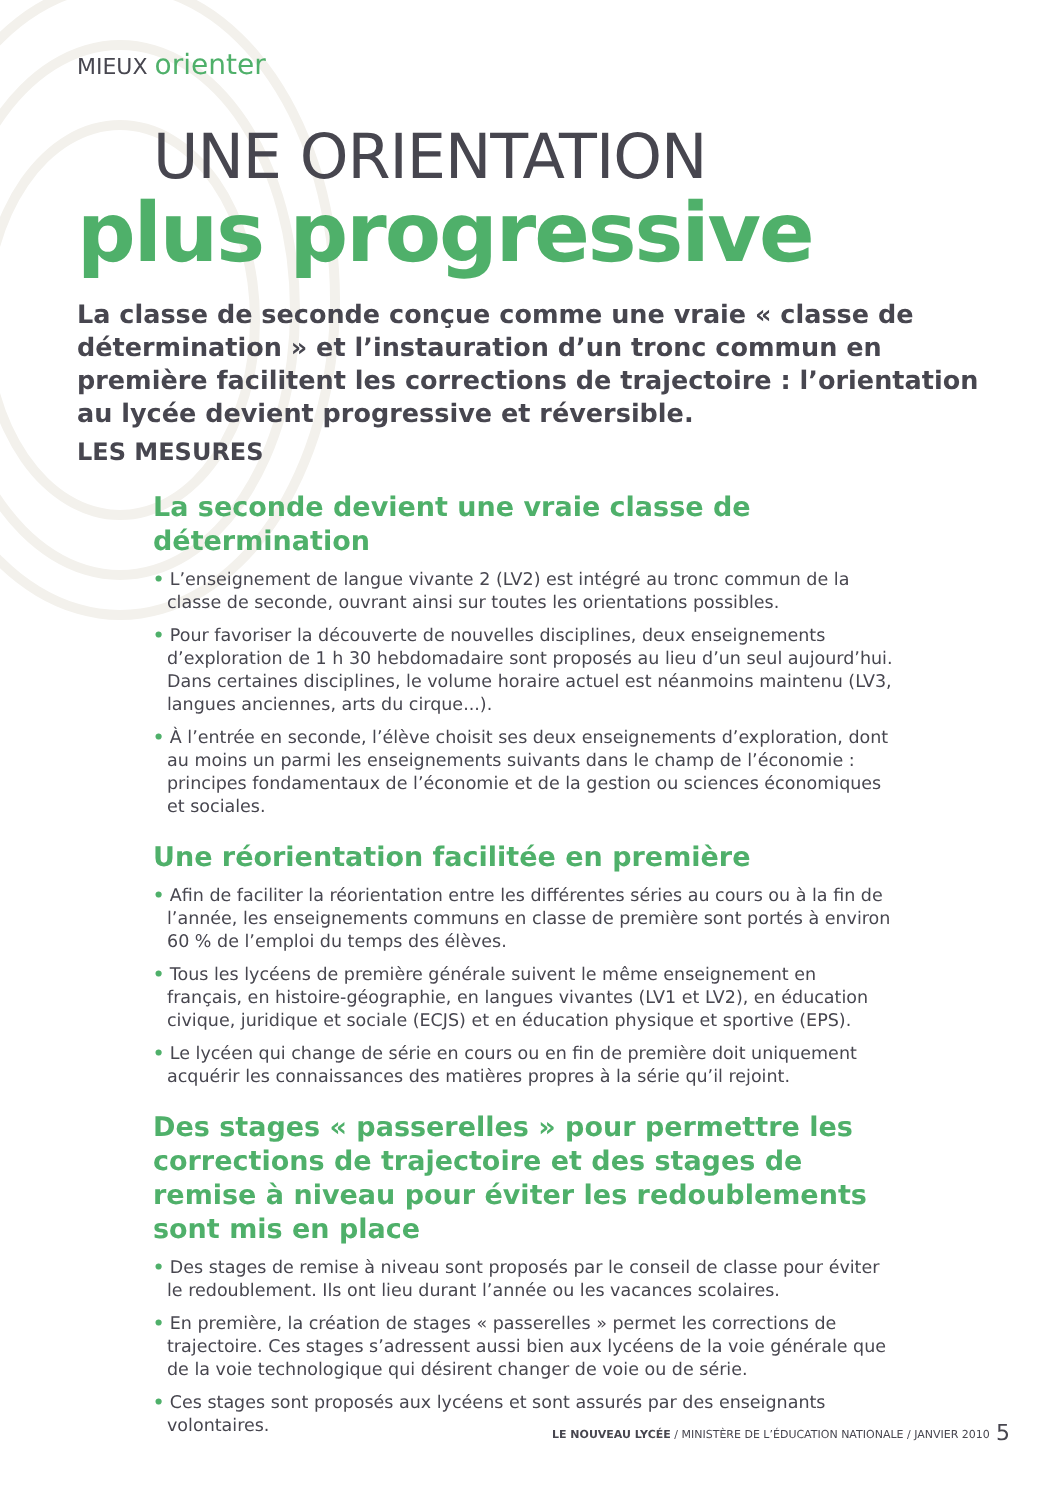MIEUX orienter
UNE ORIENTATION
plus progressive
La classe de seconde conçue comme une vraie « classe de détermination » et l’instauration d’un tronc commun en première facilitent les corrections de trajectoire : l’orientation au lycée devient progressive et réversible.
LES MESURES
La seconde devient une vraie classe de détermination
• L’enseignement de langue vivante 2 (LV2) est intégré au tronc commun de la classe de seconde, ouvrant ainsi sur toutes les orientations possibles.
• Pour favoriser la découverte de nouvelles disciplines, deux enseignements d’exploration de 1 h 30 hebdomadaire sont proposés au lieu d’un seul aujourd’hui. Dans certaines disciplines, le volume horaire actuel est néanmoins maintenu (LV3, langues anciennes, arts du cirque...).
• À l’entrée en seconde, l’élève choisit ses deux enseignements d’exploration, dont au moins un parmi les enseignements suivants dans le champ de l’économie : principes fondamentaux de l’économie et de la gestion ou sciences économiques et sociales.
Une réorientation facilitée en première
• Afin de faciliter la réorientation entre les différentes séries au cours ou à la fin de l’année, les enseignements communs en classe de première sont portés à environ 60 % de l’emploi du temps des élèves.
• Tous les lycéens de première générale suivent le même enseignement en français, en histoire-géographie, en langues vivantes (LV1 et LV2), en éducation civique, juridique et sociale (ECJS) et en éducation physique et sportive (EPS).
• Le lycéen qui change de série en cours ou en fin de première doit uniquement acquérir les connaissances des matières propres à la série qu’il rejoint.
Des stages « passerelles » pour permettre les corrections de trajectoire et des stages de remise à niveau pour éviter les redoublements sont mis en place
• Des stages de remise à niveau sont proposés par le conseil de classe pour éviter le redoublement. Ils ont lieu durant l’année ou les vacances scolaires.
• En première, la création de stages « passerelles » permet les corrections de trajectoire. Ces stages s’adressent aussi bien aux lycéens de la voie générale que de la voie technologique qui désirent changer de voie ou de série.
• Ces stages sont proposés aux lycéens et sont assurés par des enseignants volontaires.
LE NOUVEAU LYCÉE / MINISTÈRE DE L’ÉDUCATION NATIONALE / JANVIER 2010
5